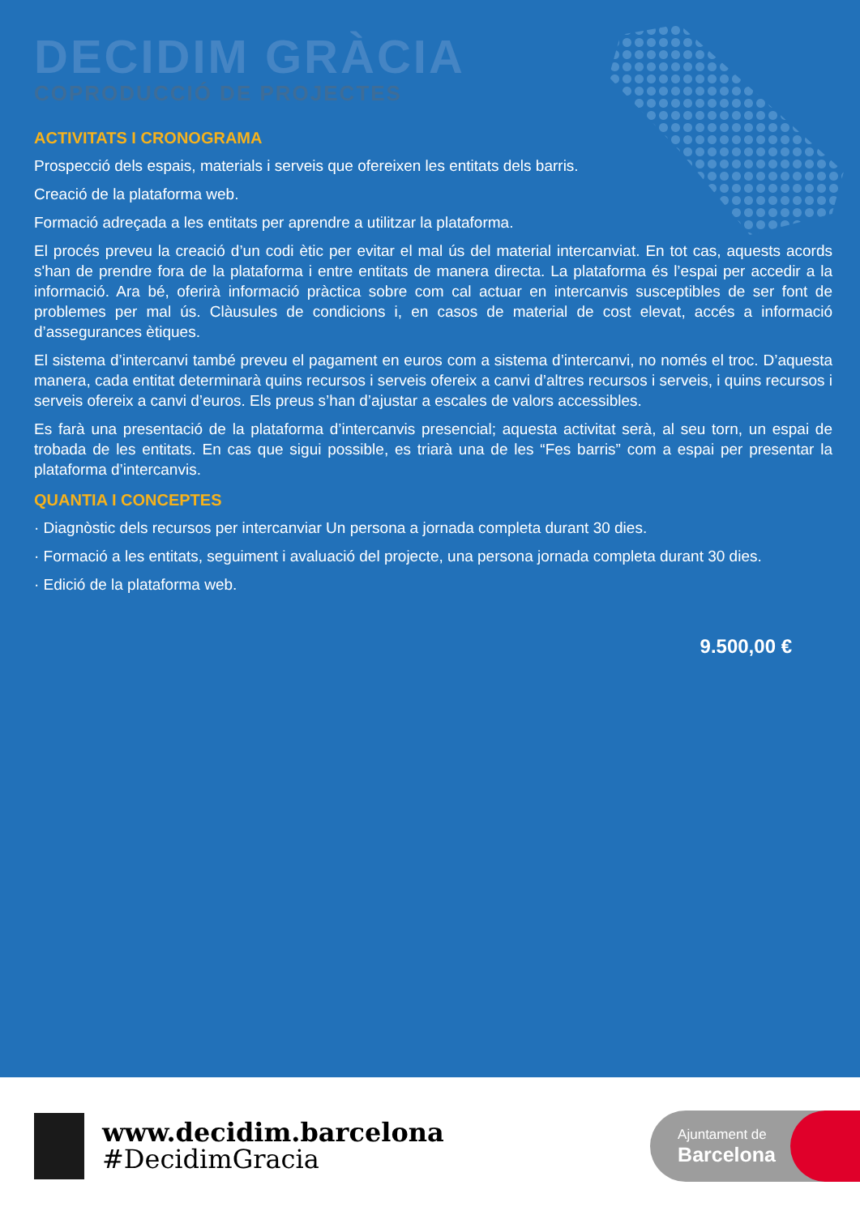DECIDIM GRÀCIA
COPRODUCCIÓ DE PROJECTES
ACTIVITATS I CRONOGRAMA
Prospecció dels espais, materials i serveis que ofereixen les entitats dels barris.
Creació de la plataforma web.
Formació adreçada a les entitats per aprendre a utilitzar la plataforma.
El procés preveu la creació d’un codi ètic per evitar el mal ús del material intercanviat. En tot cas, aquests acords s'han de prendre fora de la plataforma i entre entitats de manera directa. La plataforma és l’espai per accedir a la informació. Ara bé, oferirà informació pràctica sobre com cal actuar en intercanvis susceptibles de ser font de problemes per mal ús. Clàusules de condicions i, en casos de material de cost elevat, accés a informació d’assegurances ètiques.
El sistema d’intercanvi també preveu el pagament en euros com a sistema d’intercanvi, no només el troc. D’aquesta manera, cada entitat determinarà quins recursos i serveis ofereix a canvi d’altres recursos i serveis, i quins recursos i serveis ofereix a canvi d’euros. Els preus s’han d’ajustar a escales de valors accessibles.
Es farà una presentació de la plataforma d’intercanvis presencial; aquesta activitat serà, al seu torn, un espai de trobada de les entitats. En cas que sigui possible, es triarà una de les “Fes barris” com a espai per presentar la plataforma d’intercanvis.
QUANTIA I CONCEPTES
· Diagnòstic dels recursos per intercanviar Un persona a jornada completa durant 30 dies.
· Formació a les entitats, seguiment i avaluació del projecte, una persona jornada completa durant 30 dies.
· Edició de la plataforma web.
9.500,00 €
www.decidim.barcelona
#DecidimGracia
Ajuntament de
Barcelona